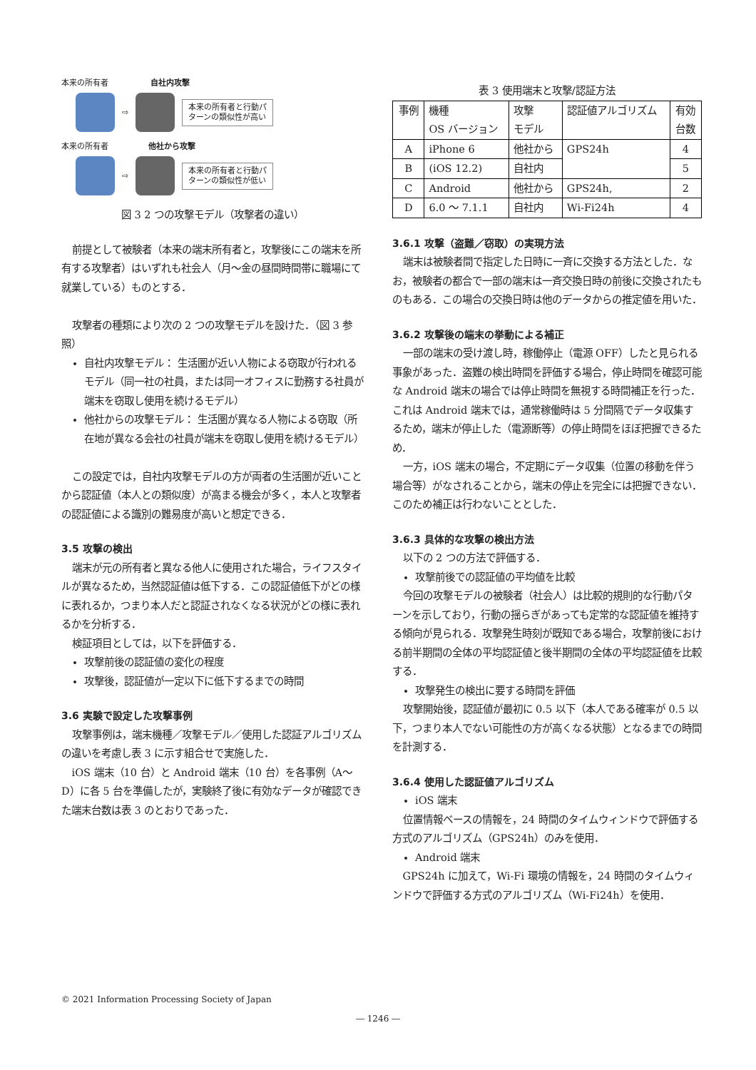本来の所有者 自社内攻撃
⇨
本来の所有者と行動パターンの類似性が高い
本来の所有者 他社から攻撃
⇨
本来の所有者と行動パターンの類似性が低い
図 3 2 つの攻撃モデル（攻撃者の違い）
前提として被験者（本来の端末所有者と，攻撃後にこの端末を所有する攻撃者）はいずれも社会人（月～金の昼間時間帯に職場にて就業している）ものとする．
攻撃者の種類により次の 2 つの攻撃モデルを設けた．（図 3 参照）
自社内攻撃モデル： 生活圏が近い人物による窃取が行われるモデル（同一社の社員，または同一オフィスに勤務する社員が端末を窃取し使用を続けるモデル）
他社からの攻撃モデル： 生活圏が異なる人物による窃取（所在地が異なる会社の社員が端末を窃取し使用を続けるモデル）
この設定では，自社内攻撃モデルの方が両者の生活圏が近いことから認証値（本人との類似度）が高まる機会が多く，本人と攻撃者の認証値による識別の難易度が高いと想定できる．
3.5 攻撃の検出
端末が元の所有者と異なる他人に使用された場合，ライフスタイルが異なるため，当然認証値は低下する．この認証値低下がどの様に表れるか，つまり本人だと認証されなくなる状況がどの様に表れるかを分析する．
検証項目としては，以下を評価する．
攻撃前後の認証値の変化の程度
攻撃後，認証値が一定以下に低下するまでの時間
3.6 実験で設定した攻撃事例
攻撃事例は，端末機種／攻撃モデル／使用した認証アルゴリズムの違いを考慮し表 3 に示す組合せで実施した．
iOS 端末（10 台）と Android 端末（10 台）を各事例（A～D）に各 5 台を準備したが，実験終了後に有効なデータが確認できた端末台数は表 3 のとおりであった．
表 3 使用端末と攻撃/認証方法
| 事例 | 機種 OS バージョン | 攻撃 モデル | 認証値アルゴリズム | 有効 台数 |
| --- | --- | --- | --- | --- |
| A | iPhone 6 | 他社から | GPS24h | 4 |
| B | (iOS 12.2) | 自社内 | | 5 |
| C | Android | 他社から | GPS24h, | 2 |
| D | 6.0 ～ 7.1.1 | 自社内 | Wi-Fi24h | 4 |
3.6.1 攻撃（盗難／窃取）の実現方法
端末は被験者間で指定した日時に一斉に交換する方法とした．なお，被験者の都合で一部の端末は一斉交換日時の前後に交換されたものもある．この場合の交換日時は他のデータからの推定値を用いた．
3.6.2 攻撃後の端末の挙動による補正
一部の端末の受け渡し時，稼働停止（電源 OFF）したと見られる事象があった．盗難の検出時間を評価する場合，停止時間を確認可能な Android 端末の場合では停止時間を無視する時間補正を行った．これは Android 端末では，通常稼働時は 5 分間隔でデータ収集するため，端末が停止した（電源断等）の停止時間をほぼ把握できるため．
一方，iOS 端末の場合，不定期にデータ収集（位置の移動を伴う場合等）がなされることから，端末の停止を完全には把握できない．このため補正は行わないこととした．
3.6.3 具体的な攻撃の検出方法
以下の 2 つの方法で評価する．
攻撃前後での認証値の平均値を比較
今回の攻撃モデルの被験者（社会人）は比較的規則的な行動パターンを示しており，行動の揺らぎがあっても定常的な認証値を維持する傾向が見られる．攻撃発生時刻が既知である場合，攻撃前後における前半期間の全体の平均認証値と後半期間の全体の平均認証値を比較する．
攻撃発生の検出に要する時間を評価
攻撃開始後，認証値が最初に 0.5 以下（本人である確率が 0.5 以下，つまり本人でない可能性の方が高くなる状態）となるまでの時間を計測する．
3.6.4 使用した認証値アルゴリズム
iOS 端末
位置情報ベースの情報を，24 時間のタイムウィンドウで評価する方式のアルゴリズム（GPS24h）のみを使用．
Android 端末
GPS24h に加えて，Wi-Fi 環境の情報を，24 時間のタイムウィンドウで評価する方式のアルゴリズム（Wi-Fi24h）を使用．
© 2021 Information Processing Society of Japan
― 1246 ―